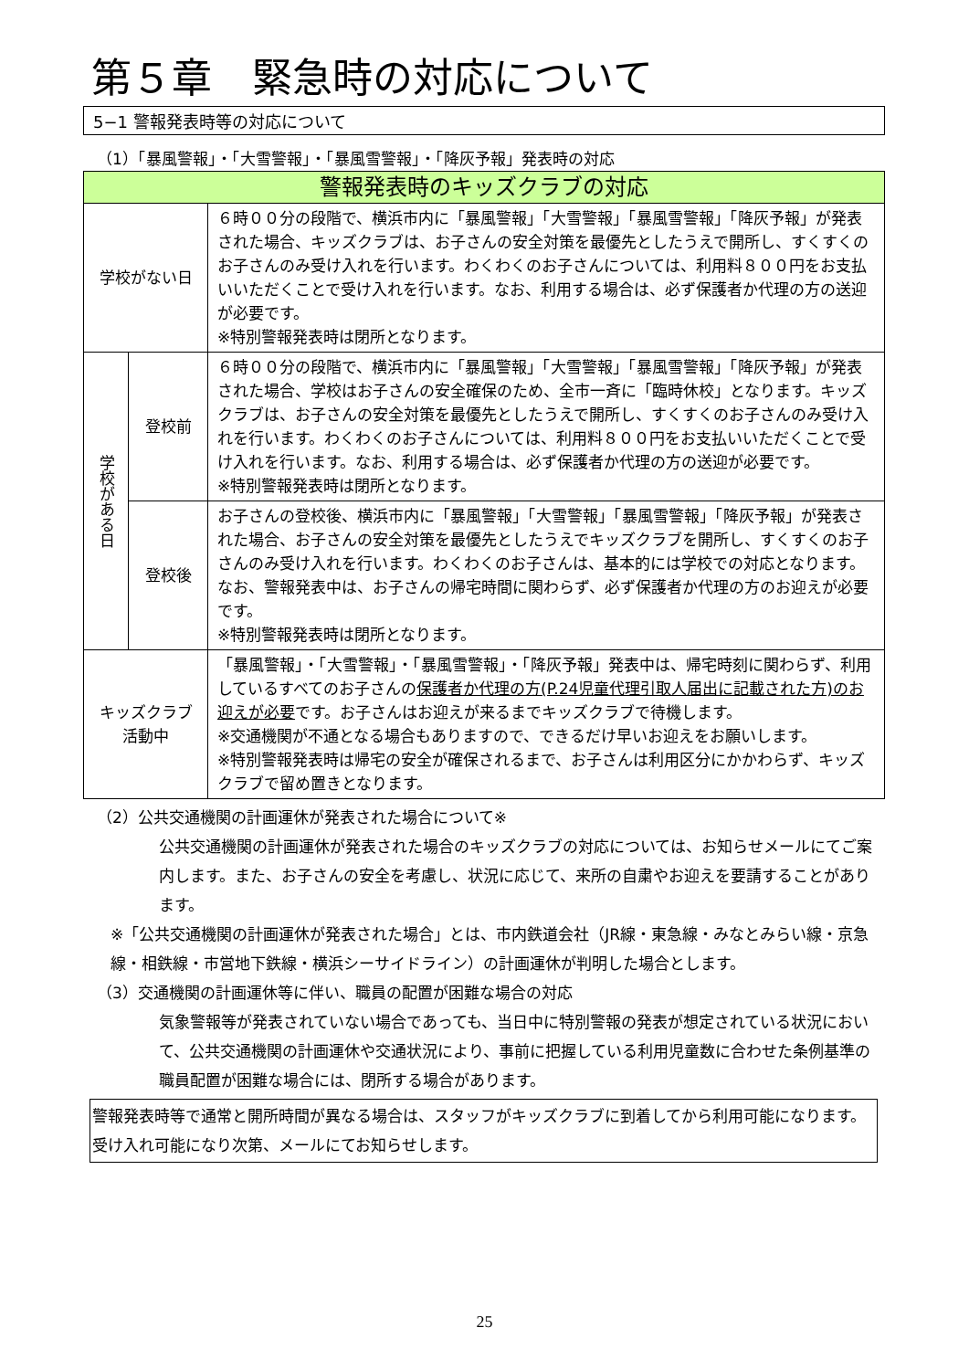第５章　緊急時の対応について
5−1 警報発表時等の対応について
（1）「暴風警報」・「大雪警報」・「暴風雪警報」・「降灰予報」発表時の対応
| 警報発表時のキッズクラブの対応 | | |
| 学校がない日 | | ６時００分の段階で、横浜市内に「暴風警報」「大雪警報」「暴風雪警報」「降灰予報」が発表された場合、キッズクラブは、お子さんの安全対策を最優先としたうえで開所し、すくすくのお子さんのみ受け入れを行います。わくわくのお子さんについては、利用料８００円をお支払いいただくことで受け入れを行います。なお、利用する場合は、必ず保護者か代理の方の送迎が必要です。 ※特別警報発表時は閉所となります。 |
| 学校がある日 | 登校前 | ６時００分の段階で、横浜市内に「暴風警報」「大雪警報」「暴風雪警報」「降灰予報」が発表された場合、学校はお子さんの安全確保のため、全市一斉に「臨時休校」となります。キッズクラブは、お子さんの安全対策を最優先としたうえで開所し、すくすくのお子さんのみ受け入れを行います。わくわくのお子さんについては、利用料８００円をお支払いいただくことで受け入れを行います。なお、利用する場合は、必ず保護者か代理の方の送迎が必要です。 ※特別警報発表時は閉所となります。 |
| | 登校後 | お子さんの登校後、横浜市内に「暴風警報」「大雪警報」「暴風雪警報」「降灰予報」が発表された場合、お子さんの安全対策を最優先としたうえでキッズクラブを開所し、すくすくのお子さんのみ受け入れを行います。わくわくのお子さんは、基本的には学校での対応となります。なお、警報発表中は、お子さんの帰宅時間に関わらず、必ず保護者か代理の方のお迎えが必要です。 ※特別警報発表時は閉所となります。 |
| キッズクラブ 活動中 | | 「暴風警報」・「大雪警報」・「暴風雪警報」・「降灰予報」発表中は、帰宅時刻に関わらず、利用しているすべてのお子さんの 保護者か代理の方(P.24児童代理引取人届出に記載された方)のお迎えが必要 です。お子さんはお迎えが来るまでキッズクラブで待機します。 ※交通機関が不通となる場合もありますので、できるだけ早いお迎えをお願いします。 ※特別警報発表時は帰宅の安全が確保されるまで、お子さんは利用区分にかかわらず、キッズクラブで留め置きとなります。 |
（2）公共交通機関の計画運休が発表された場合について※
公共交通機関の計画運休が発表された場合のキッズクラブの対応については、お知らせメールにてご案内します。また、お子さんの安全を考慮し、状況に応じて、来所の自粛やお迎えを要請することがあります。
※「公共交通機関の計画運休が発表された場合」とは、市内鉄道会社（JR線・東急線・みなとみらい線・京急線・相鉄線・市営地下鉄線・横浜シーサイドライン）の計画運休が判明した場合とします。
（3）交通機関の計画運休等に伴い、職員の配置が困難な場合の対応
気象警報等が発表されていない場合であっても、当日中に特別警報の発表が想定されている状況において、公共交通機関の計画運休や交通状況により、事前に把握している利用児童数に合わせた条例基準の職員配置が困難な場合には、閉所する場合があります。
警報発表時等で通常と開所時間が異なる場合は、スタッフがキッズクラブに到着してから利用可能になります。受け入れ可能になり次第、メールにてお知らせします。
25